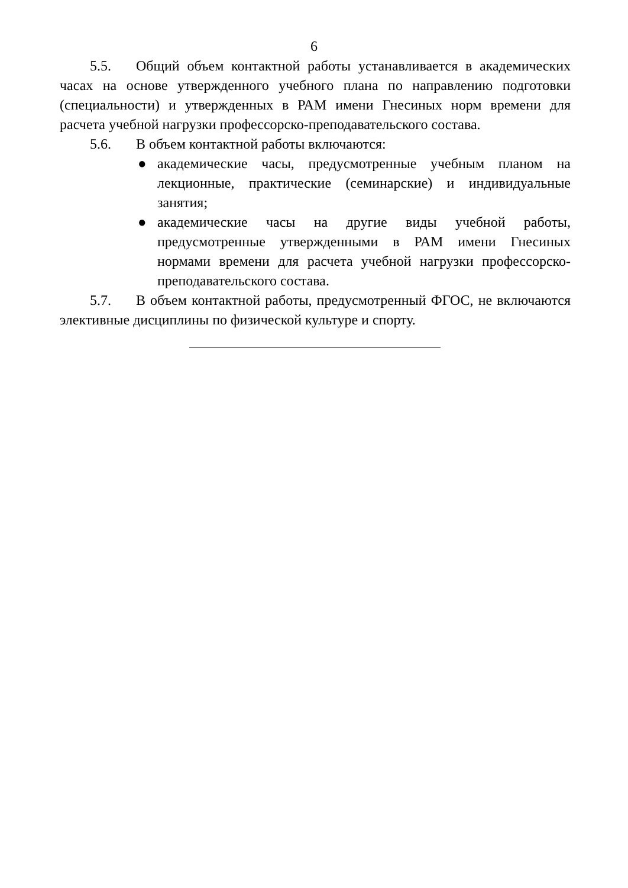6
5.5. Общий объем контактной работы устанавливается в академических часах на основе утвержденного учебного плана по направлению подготовки (специальности) и утвержденных в РАМ имени Гнесиных норм времени для расчета учебной нагрузки профессорско-преподавательского состава.
5.6. В объем контактной работы включаются:
● академические часы, предусмотренные учебным планом на лекционные, практические (семинарские) и индивидуальные занятия;
● академические часы на другие виды учебной работы, предусмотренные утвержденными в РАМ имени Гнесиных нормами времени для расчета учебной нагрузки профессорско-преподавательского состава.
5.7. В объем контактной работы, предусмотренный ФГОС, не включаются элективные дисциплины по физической культуре и спорту.